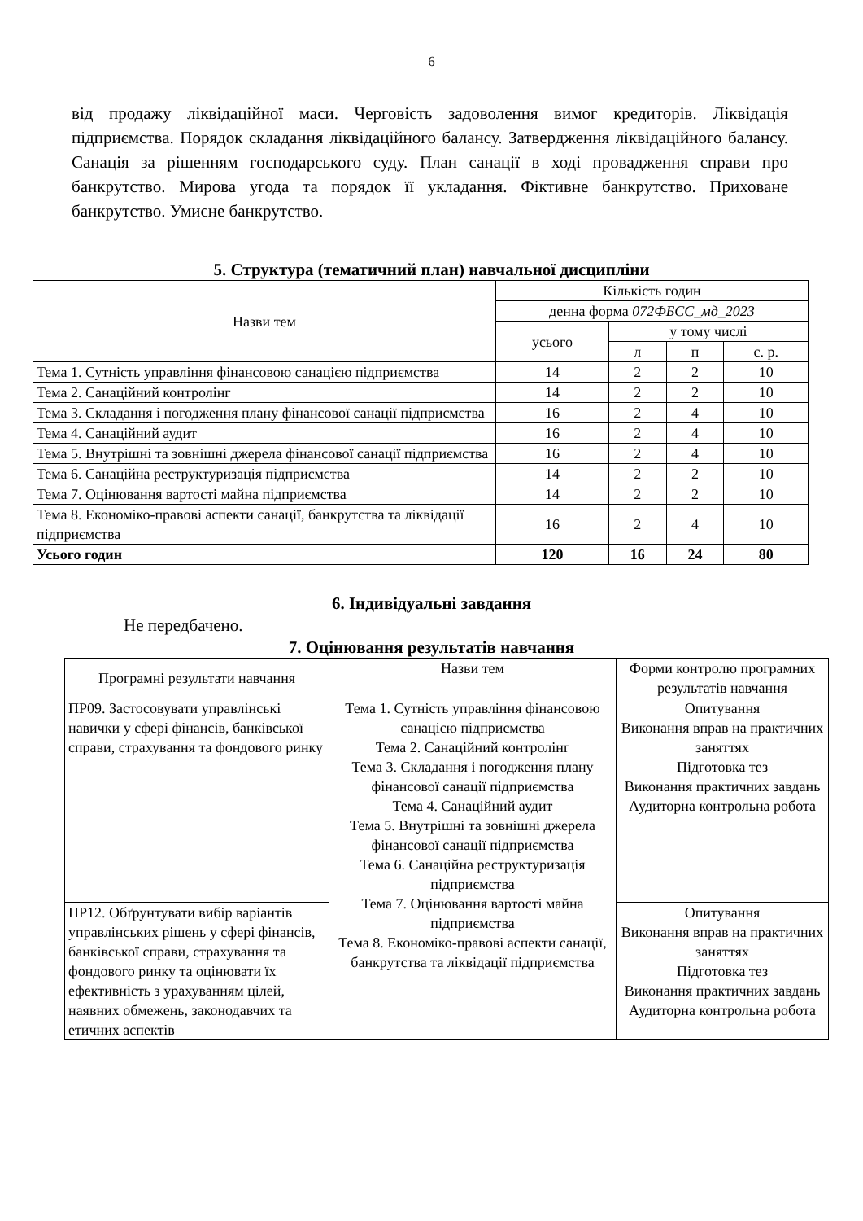6
від продажу ліквідаційної маси. Черговість задоволення вимог кредиторів. Ліквідація підприємства. Порядок складання ліквідаційного балансу. Затвердження ліквідаційного балансу. Санація за рішенням господарського суду. План санації в ході провадження справи про банкрутство. Мирова угода та порядок її укладання. Фіктивне банкрутство. Приховане банкрутство. Умисне банкрутство.
5. Структура (тематичний план) навчальної дисципліни
| Назви тем | Кількість годин | | | |
| --- | --- | --- | --- | --- |
| | денна форма 072ФБСС_мд_2023 | | | |
| | усього | у тому числі | | |
| | | л | п | с. р. |
| Тема 1. Сутність управління фінансовою санацією підприємства | 14 | 2 | 2 | 10 |
| Тема 2. Санаційний контролінг | 14 | 2 | 2 | 10 |
| Тема 3. Складання і погодження плану фінансової санації підприємства | 16 | 2 | 4 | 10 |
| Тема 4. Санаційний аудит | 16 | 2 | 4 | 10 |
| Тема 5. Внутрішні та зовнішні джерела фінансової санації підприємства | 16 | 2 | 4 | 10 |
| Тема 6. Санаційна реструктуризація підприємства | 14 | 2 | 2 | 10 |
| Тема 7. Оцінювання вартості майна підприємства | 14 | 2 | 2 | 10 |
| Тема 8. Економіко-правові аспекти санації, банкрутства та ліквідації підприємства | 16 | 2 | 4 | 10 |
| Усього годин | 120 | 16 | 24 | 80 |
6. Індивідуальні завдання
Не передбачено.
7. Оцінювання результатів навчання
| Програмні результати навчання | Назви тем | Форми контролю програмних результатів навчання |
| ПР09. Застосовувати управлінські навички у сфері фінансів, банківської справи, страхування та фондового ринку | Тема 1. Сутність управління фінансовою санацією підприємства Тема 2. Санаційний контролінг Тема 3. Складання і погодження плану фінансової санації підприємства Тема 4. Санаційний аудит Тема 5. Внутрішні та зовнішні джерела фінансової санації підприємства Тема 6. Санаційна реструктуризація підприємства Тема 7. Оцінювання вартості майна підприємства Тема 8. Економіко-правові аспекти санації, банкрутства та ліквідації підприємства | Опитування Виконання вправ на практичних заняттях Підготовка тез Виконання практичних завдань Аудиторна контрольна робота |
| ПР12. Обґрунтувати вибір варіантів управлінських рішень у сфері фінансів, банківської справи, страхування та фондового ринку та оцінювати їх ефективність з урахуванням цілей, наявних обмежень, законодавчих та етичних аспектів | | Опитування Виконання вправ на практичних заняттях Підготовка тез Виконання практичних завдань Аудиторна контрольна робота |